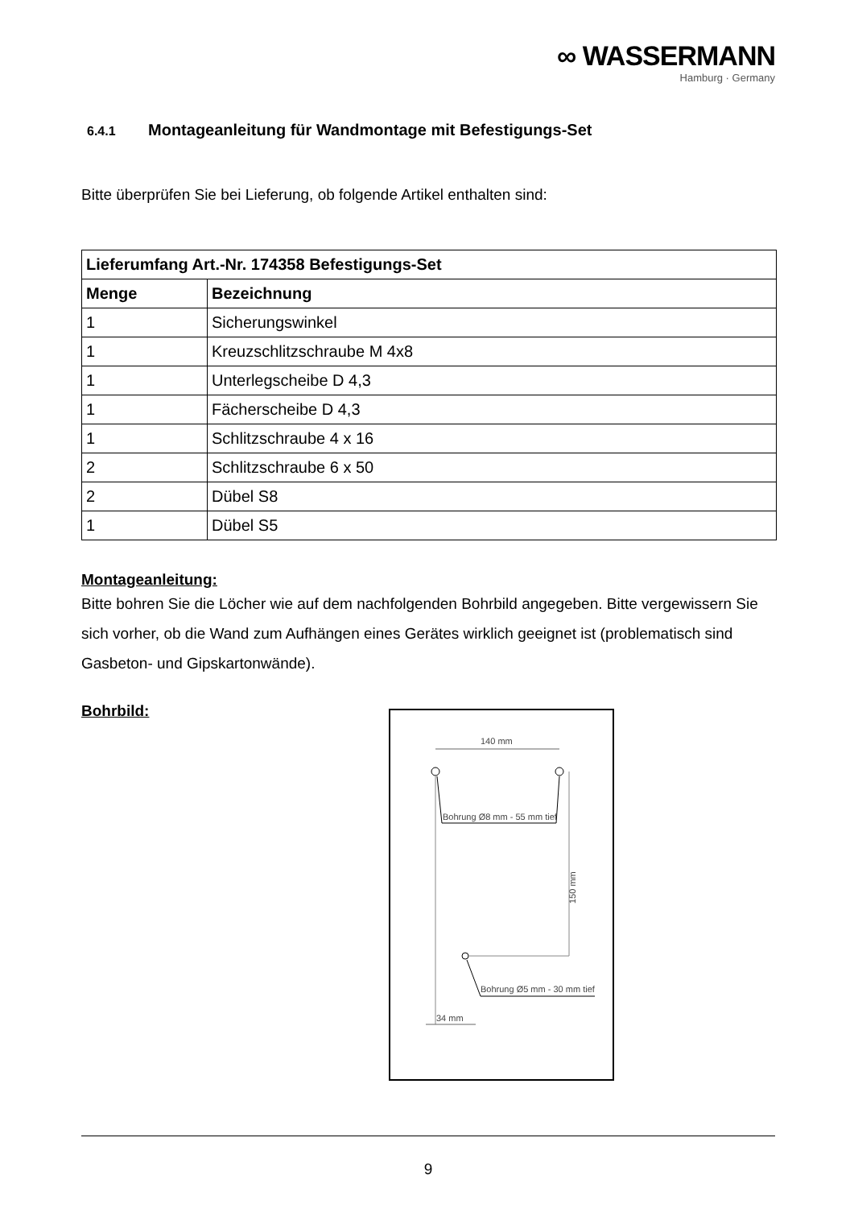∞ WASSERMANN
Hamburg · Germany
6.4.1 Montageanleitung für Wandmontage mit Befestigungs-Set
Bitte überprüfen Sie bei Lieferung, ob folgende Artikel enthalten sind:
| Lieferumfang Art.-Nr. 174358 Befestigungs-Set | |
| --- | --- |
| Menge | Bezeichnung |
| 1 | Sicherungswinkel |
| 1 | Kreuzschlitzschraube M 4x8 |
| 1 | Unterlegscheibe D 4,3 |
| 1 | Fächerscheibe D 4,3 |
| 1 | Schlitzschraube 4 x 16 |
| 2 | Schlitzschraube 6 x 50 |
| 2 | Dübel S8 |
| 1 | Dübel S5 |
Montageanleitung:
Bitte bohren Sie die Löcher wie auf dem nachfolgenden Bohrbild angegeben. Bitte vergewissern Sie sich vorher, ob die Wand zum Aufhängen eines Gerätes wirklich geeignet ist (problematisch sind Gasbeton- und Gipskartonwände).
Bohrbild:
140 mm
Bohrung Ø8 mm - 55 mm tief
150 mm
Bohrung Ø5 mm - 30 mm tief
34 mm
9